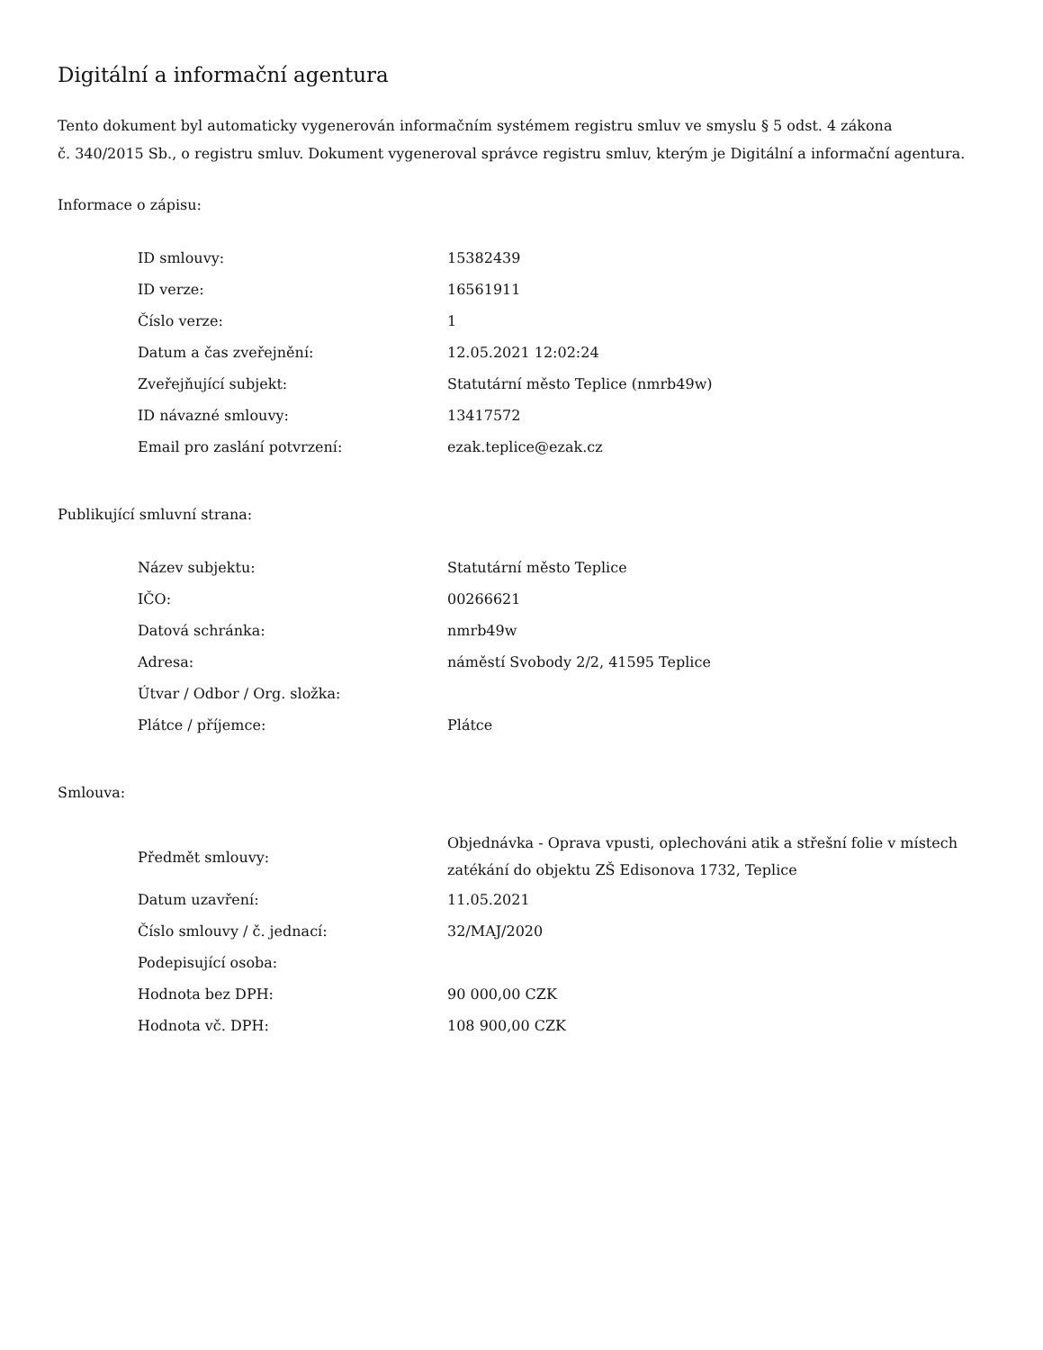Digitální a informační agentura
Tento dokument byl automaticky vygenerován informačním systémem registru smluv ve smyslu § 5 odst. 4 zákona
č. 340/2015 Sb., o registru smluv. Dokument vygeneroval správce registru smluv, kterým je Digitální a informační agentura.
Informace o zápisu:
| ID smlouvy: | 15382439 |
| ID verze: | 16561911 |
| Číslo verze: | 1 |
| Datum a čas zveřejnění: | 12.05.2021 12:02:24 |
| Zveřejňující subjekt: | Statutární město Teplice (nmrb49w) |
| ID návazné smlouvy: | 13417572 |
| Email pro zaslání potvrzení: | ezak.teplice@ezak.cz |
Publikující smluvní strana:
| Název subjektu: | Statutární město Teplice |
| IČO: | 00266621 |
| Datová schránka: | nmrb49w |
| Adresa: | náměstí Svobody 2/2, 41595 Teplice |
| Útvar / Odbor / Org. složka: | |
| Plátce / příjemce: | Plátce |
Smlouva:
| Předmět smlouvy: | Objednávka - Oprava vpusti, oplechováni atik a střešní folie v místech zatékání do objektu ZŠ Edisonova 1732, Teplice |
| Datum uzavření: | 11.05.2021 |
| Číslo smlouvy / č. jednací: | 32/MAJ/2020 |
| Podepisující osoba: | |
| Hodnota bez DPH: | 90 000,00 CZK |
| Hodnota vč. DPH: | 108 900,00 CZK |